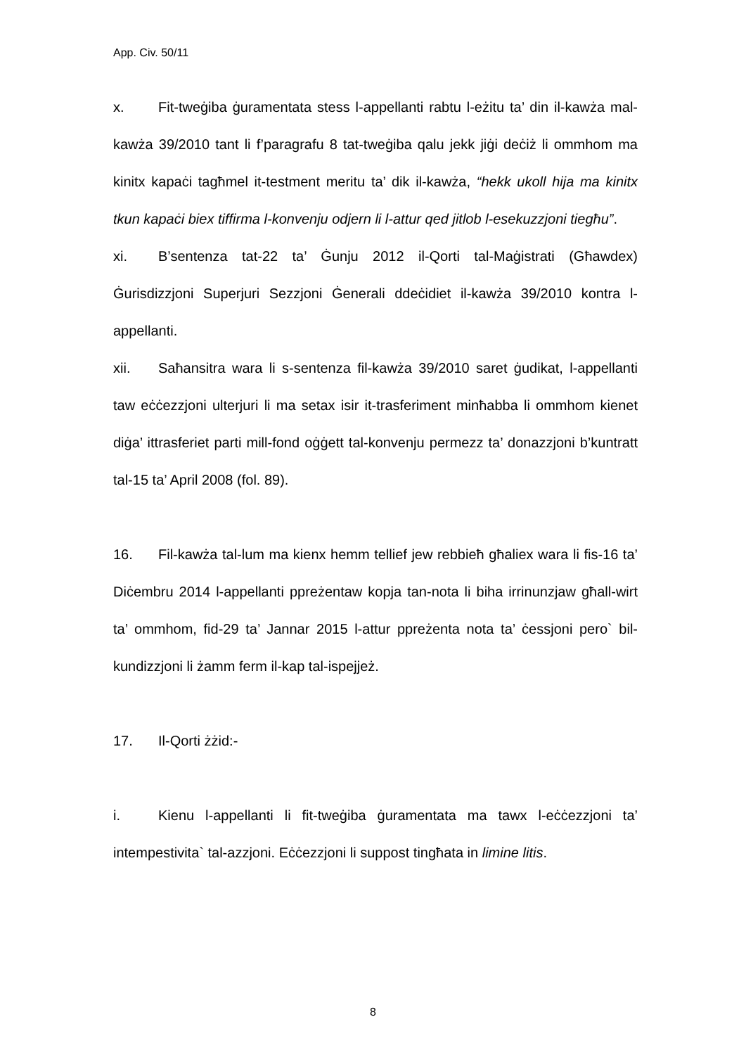App. Civ. 50/11
x. Fit-tweġiba ġuramentata stess l-appellanti rabtu l-eżitu ta’ din il-kawża mal-kawża 39/2010 tant li f’paragrafu 8 tat-tweġiba qalu jekk jiġi deċiż li ommhom ma kinitx kapaċi tagħmel it-testment meritu ta’ dik il-kawża, “hekk ukoll hija ma kinitx tkun kapaċi biex tiffirma l-konvenju odjern li l-attur qed jitlob l-esekuzzjoni tiegħu”.
xi. B’sentenza tat-22 ta’ Ġunju 2012 il-Qorti tal-Maġistrati (Għawdex) Ġurisdizzjoni Superjuri Sezzjoni Ġenerali ddeċidiet il-kawża 39/2010 kontra l-appellanti.
xii. Saħansitra wara li s-sentenza fil-kawża 39/2010 saret ġudikat, l-appellanti taw eċċezzjoni ulterjuri li ma setax isir it-trasferiment minħabba li ommhom kienet diġa’ ittrasferiet parti mill-fond oġġett tal-konvenju permezz ta’ donazzjoni b’kuntratt tal-15 ta’ April 2008 (fol. 89).
16. Fil-kawża tal-lum ma kienx hemm tellief jew rebbieħ għaliex wara li fis-16 ta’ Diċembru 2014 l-appellanti ppreżentaw kopja tan-nota li biha irrinunzjaw għall-wirt ta’ ommhom, fid-29 ta’ Jannar 2015 l-attur ppreżenta nota ta’ ċessjoni pero` bil-kundizzjoni li żamm ferm il-kap tal-ispejjeż.
17. Il-Qorti żżid:-
i. Kienu l-appellanti li fit-tweġiba ġuramentata ma tawx l-eċċezzjoni ta’ intempestivita` tal-azzjoni. Eċċezzjoni li suppost tingħata in limine litis.
8